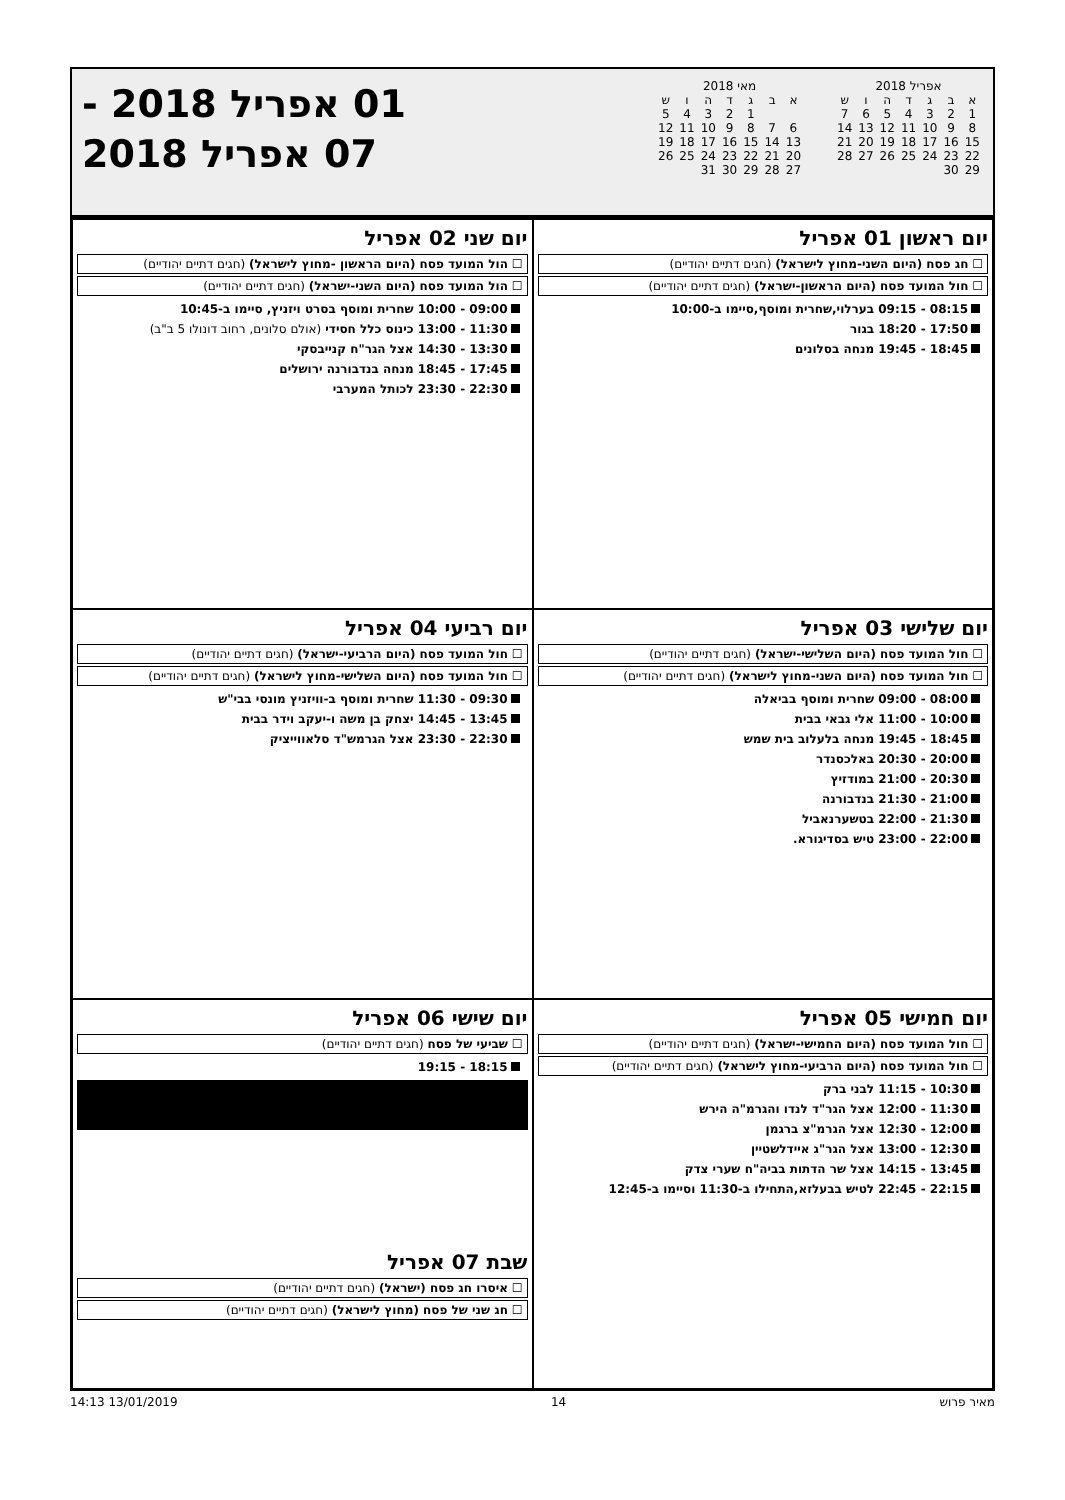אפריל 2018
| א | ב | ג | ד | ה | ו | ש |
| --- | --- | --- | --- | --- | --- | --- |
| 1 | 2 | 3 | 4 | 5 | 6 | 7 |
| 8 | 9 | 10 | 11 | 12 | 13 | 14 |
| 15 | 16 | 17 | 18 | 19 | 20 | 21 |
| 22 | 23 | 24 | 25 | 26 | 27 | 28 |
| 29 | 30 | | | | | |
מאי 2018
| א | ב | ג | ד | ה | ו | ש |
| --- | --- | --- | --- | --- | --- | --- |
| | | 1 | 2 | 3 | 4 | 5 |
| 6 | 7 | 8 | 9 | 10 | 11 | 12 |
| 13 | 14 | 15 | 16 | 17 | 18 | 19 |
| 20 | 21 | 22 | 23 | 24 | 25 | 26 |
| 27 | 28 | 29 | 30 | 31 | | |
01 אפריל 2018 -
07 אפריל 2018
יום ראשון 01 אפריל
☐ חג פסח (היום השני-מחוץ לישראל) (חגים דתיים יהודיים)
☐ חול המועד פסח (היום הראשון-ישראל) (חגים דתיים יהודיים)
08:15 - 09:15 בערלוי,שחרית ומוסף,סיימו ב-10:00
17:50 - 18:20 בגור
18:45 - 19:45 מנחה בסלונים
יום שני 02 אפריל
☐ הול המועד פסח (היום הראשון -מחוץ לישראל) (חגים דתיים יהודיים)
☐ הול המועד פסח (היום השני-ישראל) (חגים דתיים יהודיים)
09:00 - 10:00 שחרית ומוסף בסרט ויזניץ, סיימו ב-10:45
11:30 - 13:00 כינוס כלל חסידי (אולם סלונים, רחוב דונולו 5 ב"ב)
13:30 - 14:30 אצל הגר"ח קנייבסקי
17:45 - 18:45 מנחה בנדבורנה ירושלים
22:30 - 23:30 לכותל המערבי
יום שלישי 03 אפריל
☐ חול המועד פסח (היום השלישי-ישראל) (חגים דתיים יהודיים)
☐ חול המועד פסח (היום השני-מחוץ לישראל) (חגים דתיים יהודיים)
08:00 - 09:00 שחרית ומוסף בביאלה
10:00 - 11:00 אלי גבאי בבית
18:45 - 19:45 מנחה בלעלוב בית שמש
20:00 - 20:30 באלכסנדר
20:30 - 21:00 במודזיץ
21:00 - 21:30 בנדבורנה
21:30 - 22:00 בטשערנאביל
22:00 - 23:00 טיש בסדיגורא.
יום רביעי 04 אפריל
☐ חול המועד פסח (היום הרביעי-ישראל) (חגים דתיים יהודיים)
☐ חול המועד פסח (היום השלישי-מחוץ לישראל) (חגים דתיים יהודיים)
09:30 - 11:30 שחרית ומוסף ב-וויזניץ מונסי בבי"ש
13:45 - 14:45 יצחק בן משה ו-יעקב וידר בבית
22:30 - 23:30 אצל הגרמש"ד סלאווייציק
יום חמישי 05 אפריל
☐ חול המועד פסח (היום החמישי-ישראל) (חגים דתיים יהודיים)
☐ חול המועד פסח (היום הרביעי-מחוץ לישראל) (חגים דתיים יהודיים)
10:30 - 11:15 לבני ברק
11:30 - 12:00 אצל הגר"ד לנדו והגרמ"ה הירש
12:00 - 12:30 אצל הגרמ"צ ברגמן
12:30 - 13:00 אצל הגר"ג איידלשטיין
13:45 - 14:15 אצל שר הדתות בביה"ח שערי צדק
22:15 - 22:45 לטיש בבעלזא,התחילו ב-11:30 וסיימו ב-12:45
יום שישי 06 אפריל
☐ שביעי של פסח (חגים דתיים יהודיים)
18:15 - 19:15
שבת 07 אפריל
☐ איסרו חג פסח (ישראל) (חגים דתיים יהודיים)
☐ חג שני של פסח (מחוץ לישראל) (חגים דתיים יהודיים)
מאיר פרוש 14 13/01/2019 14:13